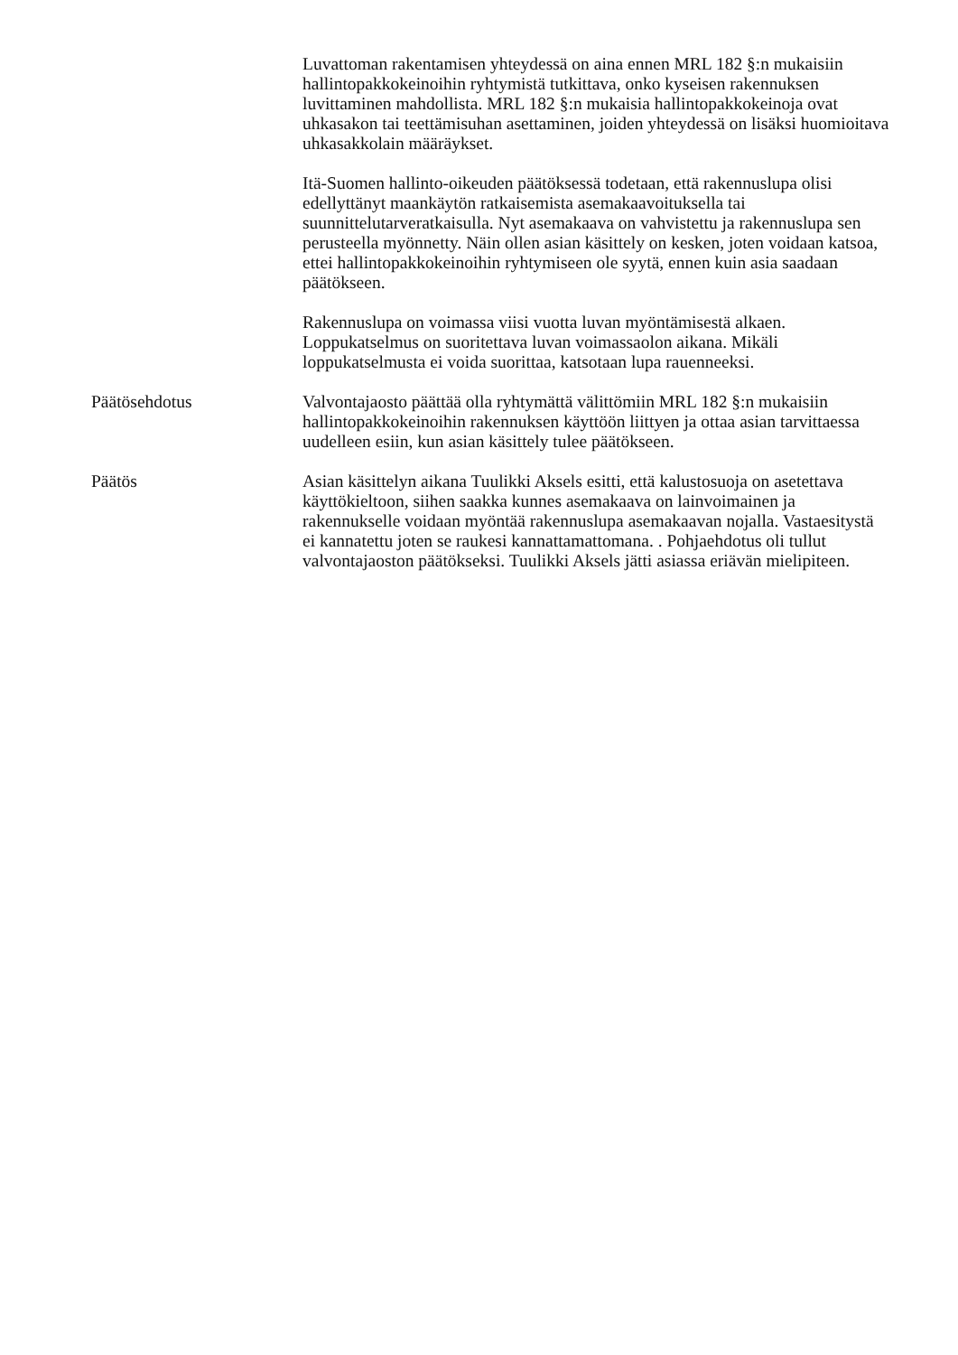Luvattoman rakentamisen yhteydessä on aina ennen MRL 182 §:n mukaisiin hallintopakkokeinoihin ryhtymistä tutkittava, onko kyseisen rakennuksen luvittaminen mahdollista. MRL 182 §:n mukaisia hallintopakkokeinoja ovat uhkasakon tai teettämisuhan asettaminen, joiden yhteydessä on lisäksi huomioitava uhkasakkolain määräykset.
Itä-Suomen hallinto-oikeuden päätöksessä todetaan, että rakennuslupa olisi edellyttänyt maankäytön ratkaisemista asemakaavoituksella tai suunnittelutarveratkaisulla. Nyt asemakaava on vahvistettu ja rakennuslupa sen perusteella myönnetty. Näin ollen asian käsittely on kesken, joten voidaan katsoa, ettei hallintopakkokeinoihin ryhtymiseen ole syytä, ennen kuin asia saadaan päätökseen.
Rakennuslupa on voimassa viisi vuotta luvan myöntämisestä alkaen. Loppukatselmus on suoritettava luvan voimassaolon aikana. Mikäli loppukatselmusta ei voida suorittaa, katsotaan lupa rauenneeksi.
Päätösehdotus Valvontajaosto päättää olla ryhtymättä välittömiin MRL 182 §:n mukaisiin hallintopakkokeinoihin rakennuksen käyttöön liittyen ja ottaa asian tarvittaessa uudelleen esiin, kun asian käsittely tulee päätökseen.
Päätös Asian käsittelyn aikana Tuulikki Aksels esitti, että kalustosuoja on asetettava käyttökieltoon, siihen saakka kunnes asemakaava on lainvoimainen ja rakennukselle voidaan myöntää rakennuslupa asemakaavan nojalla. Vastaesitystä ei kannatettu joten se raukesi kannattamattomana. . Pohjaehdotus oli tullut valvontajaoston päätökseksi. Tuulikki Aksels jätti asiassa eriävän mielipiteen.